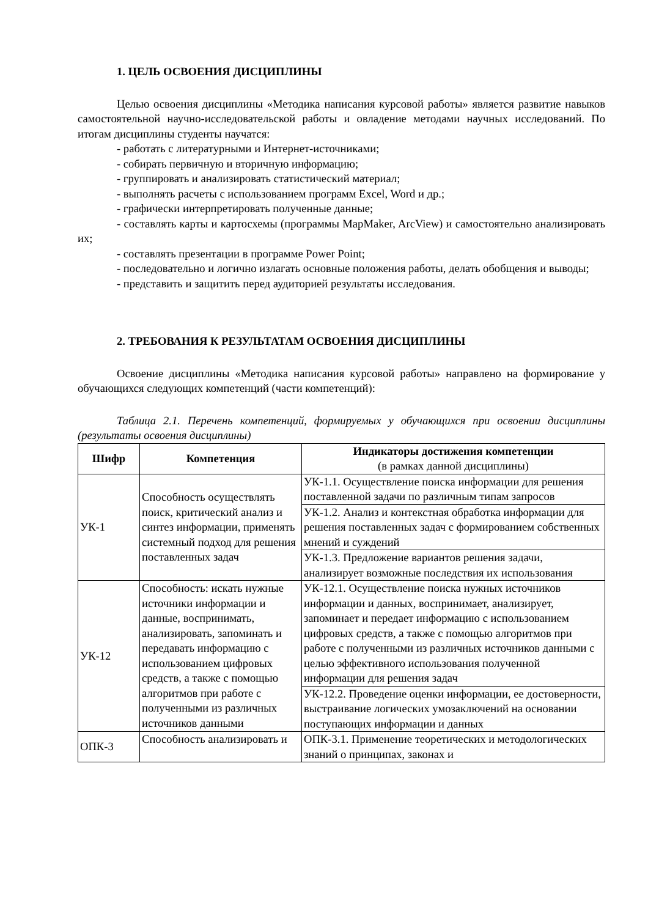1. ЦЕЛЬ ОСВОЕНИЯ ДИСЦИПЛИНЫ
Целью освоения дисциплины «Методика написания курсовой работы» является развитие навыков самостоятельной научно-исследовательской работы и овладение методами научных исследований. По итогам дисциплины студенты научатся:
- работать с литературными и Интернет-источниками;
- собирать первичную и вторичную информацию;
- группировать и анализировать статистический материал;
- выполнять расчеты с использованием программ Excel, Word и др.;
- графически интерпретировать полученные данные;
- составлять карты и картосхемы (программы MapMaker, ArcView) и самостоятельно анализировать их;
- составлять презентации в программе Power Point;
- последовательно и логично излагать основные положения работы, делать обобщения и выводы;
- представить и защитить перед аудиторией результаты исследования.
2. ТРЕБОВАНИЯ К РЕЗУЛЬТАТАМ ОСВОЕНИЯ ДИСЦИПЛИНЫ
Освоение дисциплины «Методика написания курсовой работы» направлено на формирование у обучающихся следующих компетенций (части компетенций):
Таблица 2.1. Перечень компетенций, формируемых у обучающихся при освоении дисциплины (результаты освоения дисциплины)
| Шифр | Компетенция | Индикаторы достижения компетенции (в рамках данной дисциплины) |
| --- | --- | --- |
| УК-1 | Способность осуществлять поиск, критический анализ и синтез информации, применять системный подход для решения поставленных задач | УК-1.1. Осуществление поиска информации для решения поставленной задачи по различным типам запросов |
| | | УК-1.2. Анализ и контекстная обработка информации для решения поставленных задач с формированием собственных мнений и суждений |
| | | УК-1.3. Предложение вариантов решения задачи, анализирует возможные последствия их использования |
| УК-12 | Способность: искать нужные источники информации и данные, воспринимать, анализировать, запоминать и передавать информацию с использованием цифровых средств, а также с помощью алгоритмов при работе с полученными из различных источников данными | УК-12.1. Осуществление поиска нужных источников информации и данных, воспринимает, анализирует, запоминает и передает информацию с использованием цифровых средств, а также с помощью алгоритмов при работе с полученными из различных источников данными с целью эффективного использования полученной информации для решения задач |
| | | УК-12.2. Проведение оценки информации, ее достоверности, выстраивание логических умозаключений на основании поступающих информации и данных |
| ОПК-3 | Способность анализировать и | ОПК-3.1. Применение теоретических и методологических знаний о принципах, законах и |